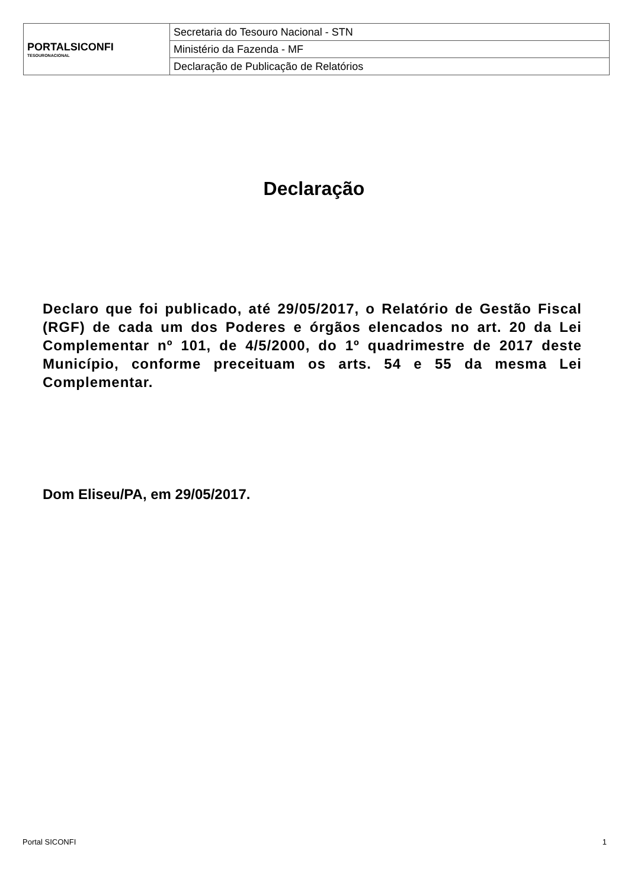| PORTALSICONFI TESOURONACIONAL | Secretaria do Tesouro Nacional - STN |
| | Ministério da Fazenda - MF |
| | Declaração de Publicação de Relatórios |
Declaração
Declaro que foi publicado, até 29/05/2017, o Relatório de Gestão Fiscal (RGF) de cada um dos Poderes e órgãos elencados no art. 20 da Lei Complementar nº 101, de 4/5/2000, do 1º quadrimestre de 2017 deste Município, conforme preceituam os arts. 54 e 55 da mesma Lei Complementar.
Dom Eliseu/PA, em 29/05/2017.
Portal SICONFI 1